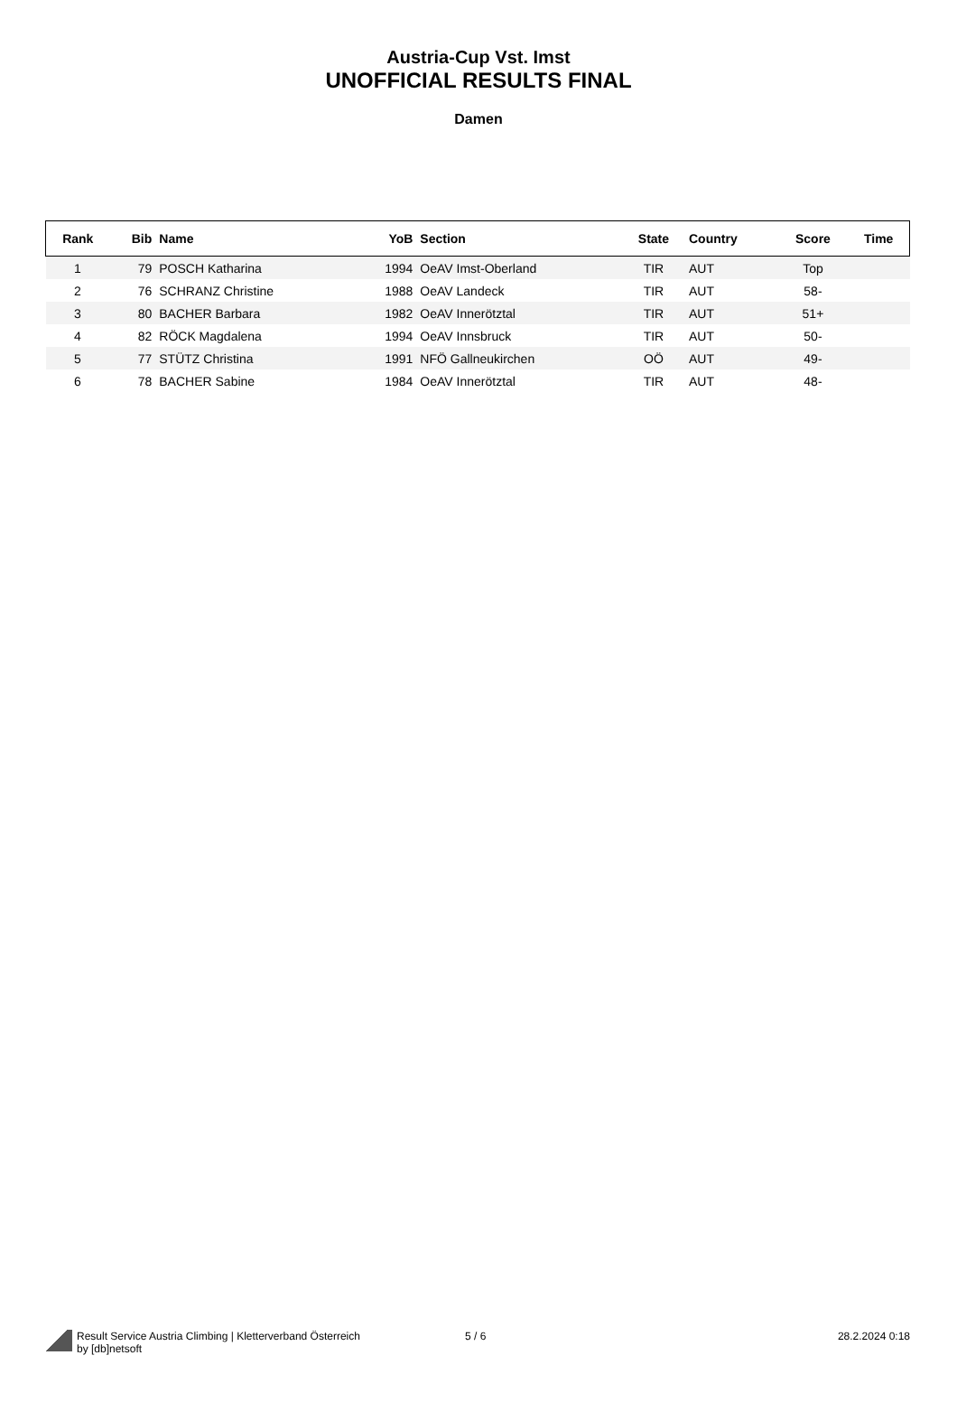Austria-Cup Vst. Imst
UNOFFICIAL RESULTS FINAL
Damen
| Rank | Bib | Name | YoB | Section | State | Country | Score | Time |
| --- | --- | --- | --- | --- | --- | --- | --- | --- |
| 1 | 79 | POSCH Katharina | 1994 | OeAV Imst-Oberland | TIR | AUT | Top | |
| 2 | 76 | SCHRANZ Christine | 1988 | OeAV Landeck | TIR | AUT | 58- | |
| 3 | 80 | BACHER Barbara | 1982 | OeAV Innerötztal | TIR | AUT | 51+ | |
| 4 | 82 | RÖCK Magdalena | 1994 | OeAV Innsbruck | TIR | AUT | 50- | |
| 5 | 77 | STÜTZ Christina | 1991 | NFÖ Gallneukirchen | OÖ | AUT | 49- | |
| 6 | 78 | BACHER Sabine | 1984 | OeAV Innerötztal | TIR | AUT | 48- | |
Result Service Austria Climbing | Kletterverband Österreich
by [db]netsoft
5 / 6 28.2.2024 0:18